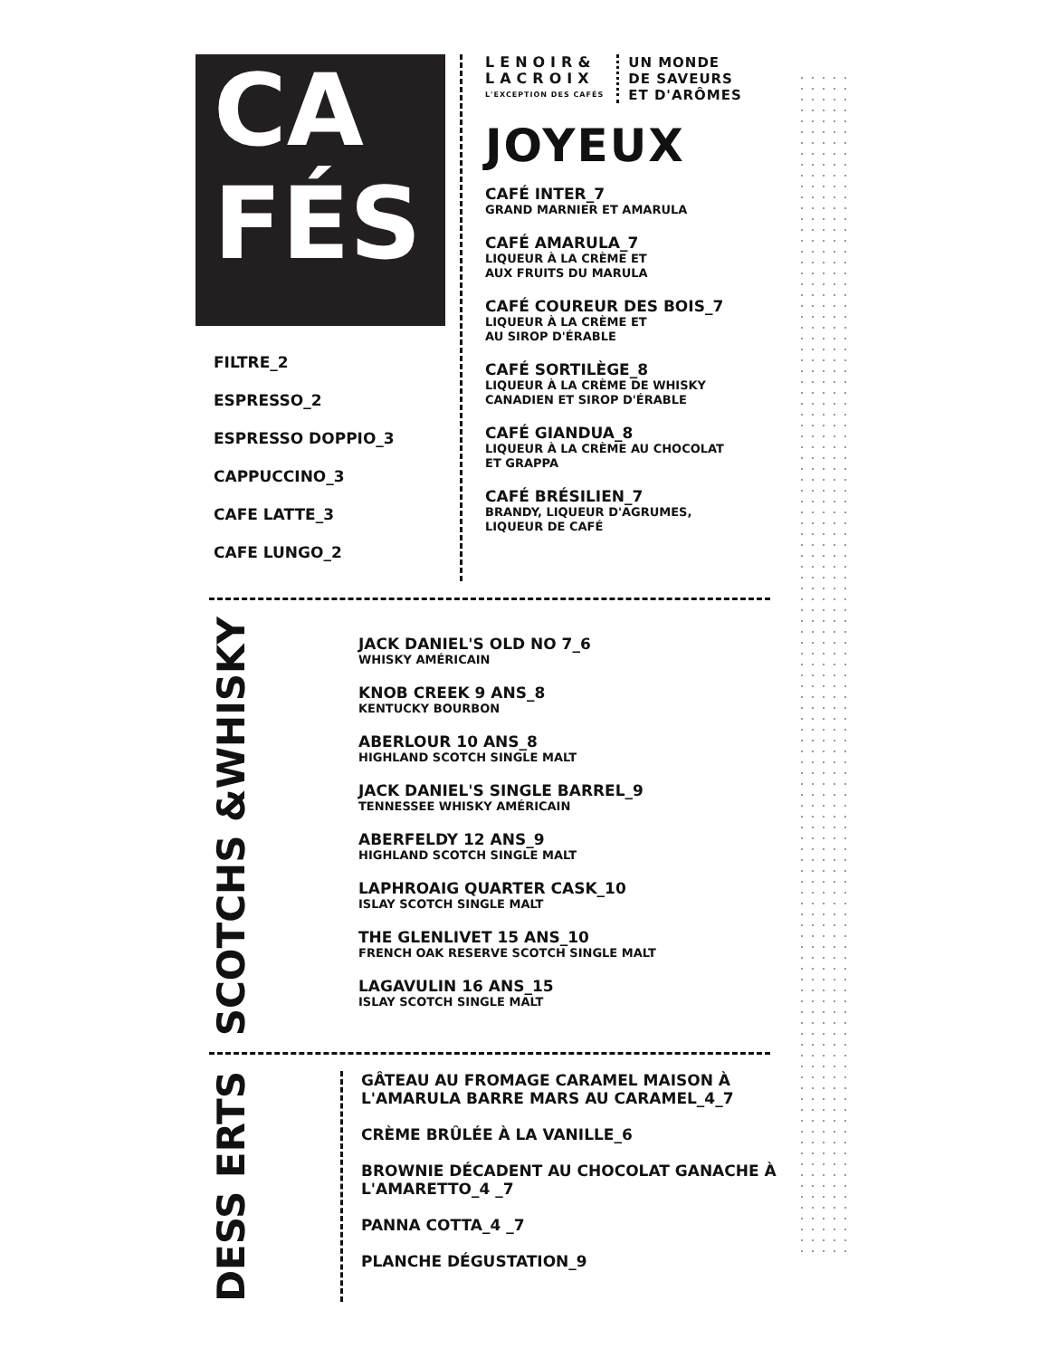CA
FÉS
FILTRE_2
ESPRESSO_2
ESPRESSO DOPPIO_3
CAPPUCCINO_3
CAFE LATTE_3
CAFE LUNGO_2
LENOIR&
LACROIX
L'EXCEPTION DES CAFÉS
UN MONDE
DE SAVEURS
ET D'ARÔMES
JOYEUX
CAFÉ INTER_7
GRAND MARNIER ET AMARULA
CAFÉ AMARULA_7
LIQUEUR À LA CRÈME ET
AUX FRUITS DU MARULA
CAFÉ COUREUR DES BOIS_7
LIQUEUR À LA CRÈME ET
AU SIROP D'ÉRABLE
CAFÉ SORTILÈGE_8
LIQUEUR À LA CRÈME DE WHISKY
CANADIEN ET SIROP D'ÉRABLE
CAFÉ GIANDUA_8
LIQUEUR À LA CRÈME AU CHOCOLAT
ET GRAPPA
CAFÉ BRÉSILIEN_7
BRANDY, LIQUEUR D'AGRUMES,
LIQUEUR DE CAFÉ
SCOTCHS &WHISKY
JACK DANIEL'S OLD NO 7_6
WHISKY AMÉRICAIN
KNOB CREEK 9 ANS_8
KENTUCKY BOURBON
ABERLOUR 10 ANS_8
HIGHLAND SCOTCH SINGLE MALT
JACK DANIEL'S SINGLE BARREL_9
TENNESSEE WHISKY AMÉRICAIN
ABERFELDY 12 ANS_9
HIGHLAND SCOTCH SINGLE MALT
LAPHROAIG QUARTER CASK_10
ISLAY SCOTCH SINGLE MALT
THE GLENLIVET 15 ANS_10
FRENCH OAK RESERVE SCOTCH SINGLE MALT
LAGAVULIN 16 ANS_15
ISLAY SCOTCH SINGLE MALT
DESS ERTS
GÂTEAU AU FROMAGE CARAMEL MAISON À L'AMARULA BARRE MARS AU CARAMEL_4_7
CRÈME BRÛLÉE À LA VANILLE_6
BROWNIE DÉCADENT AU CHOCOLAT GANACHE À L'AMARETTO_4 _7
PANNA COTTA_4 _7
PLANCHE DÉGUSTATION_9